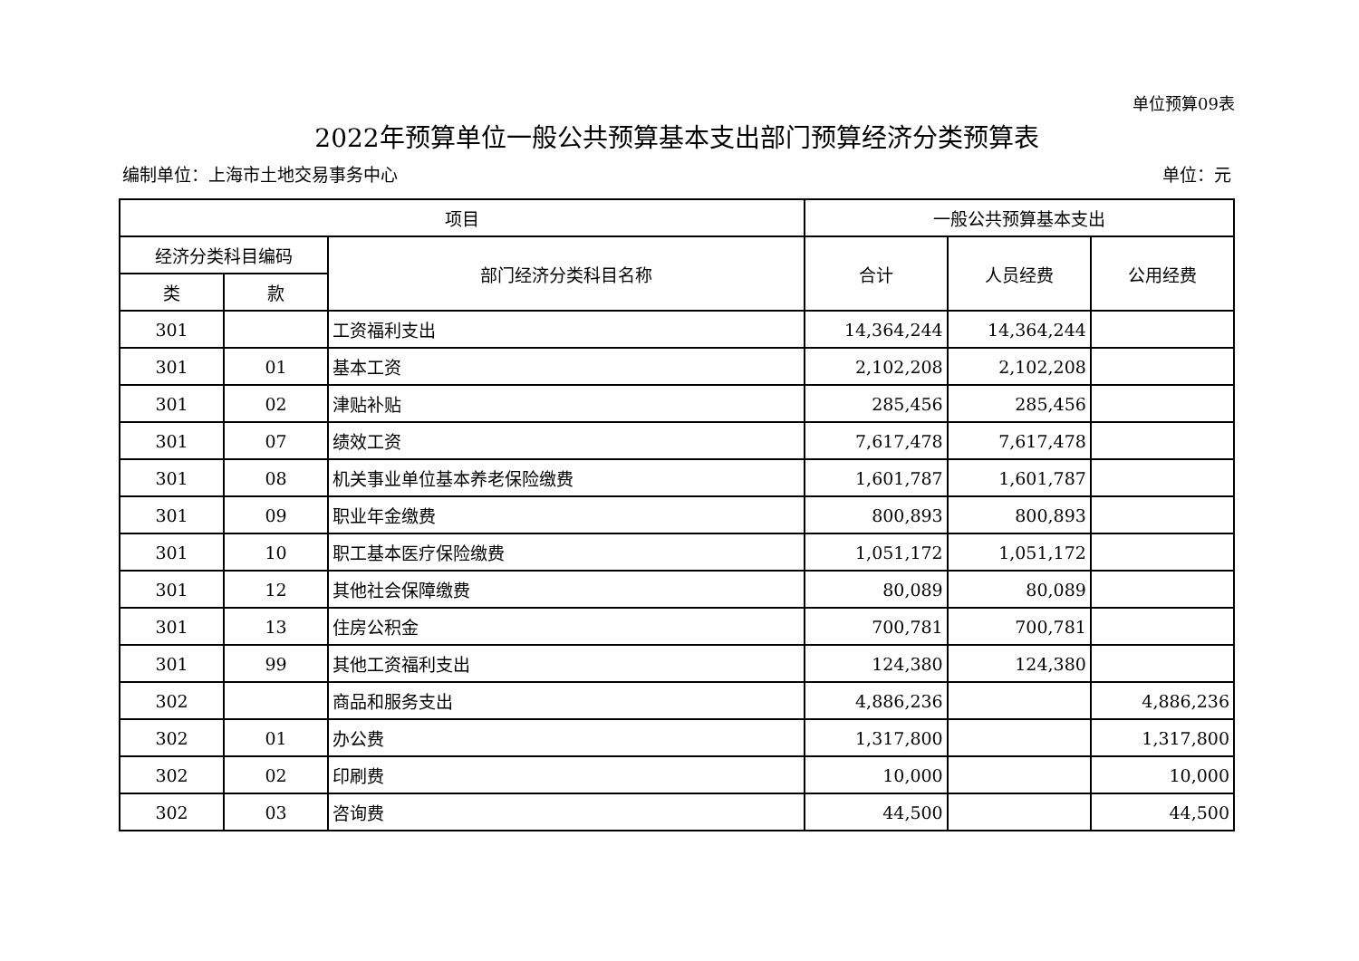单位预算09表
2022年预算单位一般公共预算基本支出部门预算经济分类预算表
编制单位：上海市土地交易事务中心 单位：元
| 项目 | | | 一般公共预算基本支出 | | |
| --- | --- | --- | --- | --- | --- |
| 经济分类科目编码 | | 部门经济分类科目名称 | 合计 | 人员经费 | 公用经费 |
| 类 | 款 | | | | |
| 301 | | 工资福利支出 | 14,364,244 | 14,364,244 | |
| 301 | 01 | 基本工资 | 2,102,208 | 2,102,208 | |
| 301 | 02 | 津贴补贴 | 285,456 | 285,456 | |
| 301 | 07 | 绩效工资 | 7,617,478 | 7,617,478 | |
| 301 | 08 | 机关事业单位基本养老保险缴费 | 1,601,787 | 1,601,787 | |
| 301 | 09 | 职业年金缴费 | 800,893 | 800,893 | |
| 301 | 10 | 职工基本医疗保险缴费 | 1,051,172 | 1,051,172 | |
| 301 | 12 | 其他社会保障缴费 | 80,089 | 80,089 | |
| 301 | 13 | 住房公积金 | 700,781 | 700,781 | |
| 301 | 99 | 其他工资福利支出 | 124,380 | 124,380 | |
| 302 | | 商品和服务支出 | 4,886,236 | | 4,886,236 |
| 302 | 01 | 办公费 | 1,317,800 | | 1,317,800 |
| 302 | 02 | 印刷费 | 10,000 | | 10,000 |
| 302 | 03 | 咨询费 | 44,500 | | 44,500 |